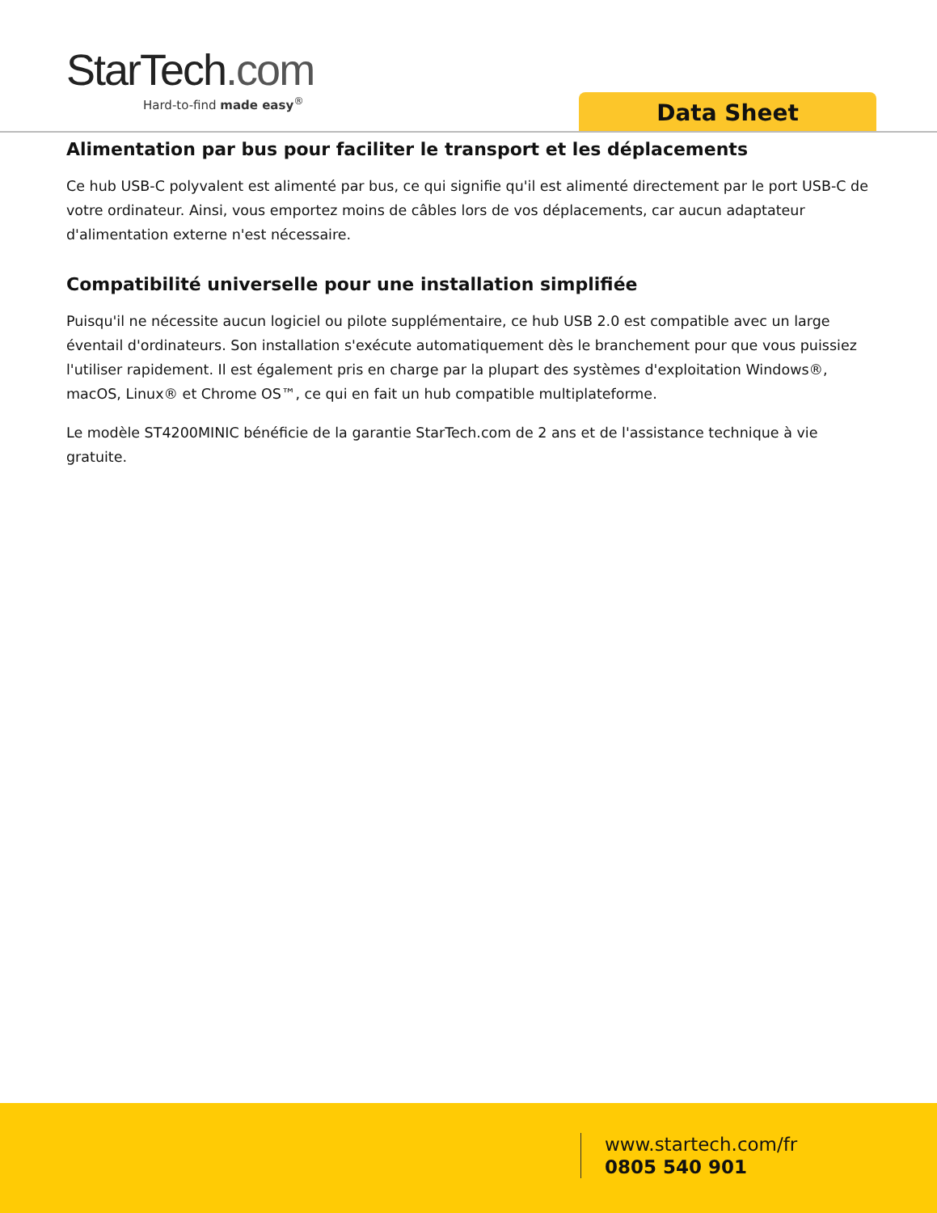StarTech.com
Hard-to-find made easy<sup>®</sup>
Data Sheet
Alimentation par bus pour faciliter le transport et les déplacements
Ce hub USB-C polyvalent est alimenté par bus, ce qui signifie qu'il est alimenté directement par le port USB-C de votre ordinateur. Ainsi, vous emportez moins de câbles lors de vos déplacements, car aucun adaptateur d'alimentation externe n'est nécessaire.
Compatibilité universelle pour une installation simplifiée
Puisqu'il ne nécessite aucun logiciel ou pilote supplémentaire, ce hub USB 2.0 est compatible avec un large éventail d'ordinateurs. Son installation s'exécute automatiquement dès le branchement pour que vous puissiez l'utiliser rapidement. Il est également pris en charge par la plupart des systèmes d'exploitation Windows®, macOS, Linux® et Chrome OS™, ce qui en fait un hub compatible multiplateforme.
Le modèle ST4200MINIC bénéficie de la garantie StarTech.com de 2 ans et de l'assistance technique à vie gratuite.
www.startech.com/fr
0805 540 901